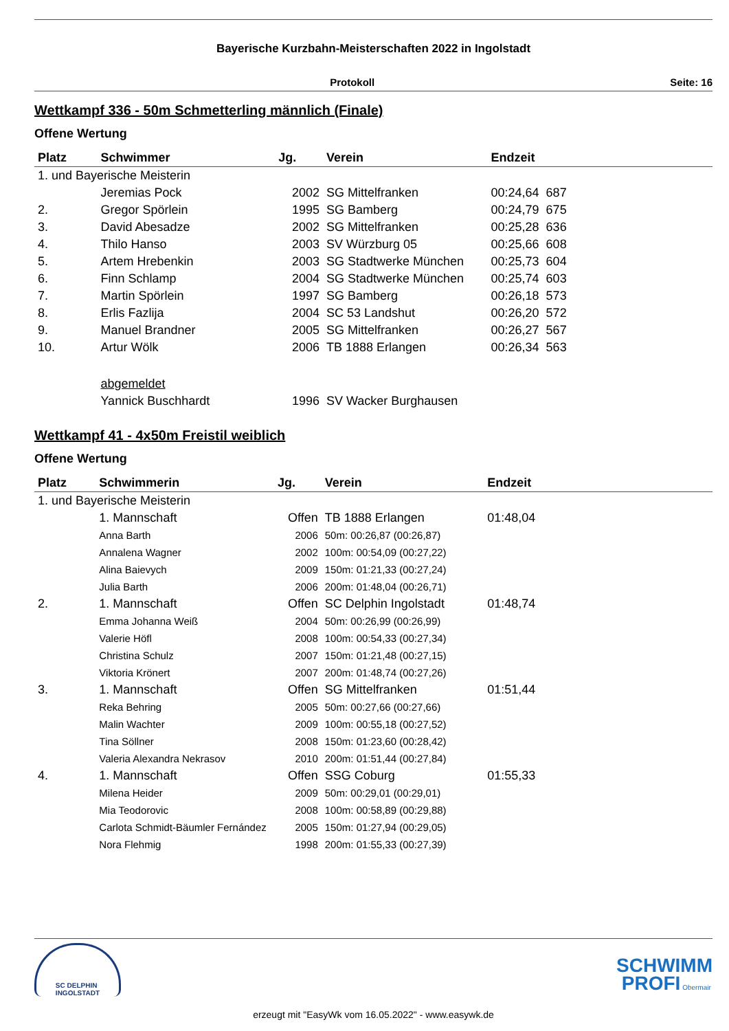Bayerische Kurzbahn-Meisterschaften 2022 in Ingolstadt
Protokoll Seite: 16
Wettkampf 336 - 50m Schmetterling männlich (Finale)
Offene Wertung
| Platz | Schwimmer | Jg. | Verein | Endzeit | | |
| --- | --- | --- | --- | --- | --- | --- |
| 1. und Bayerische Meisterin | | | | | | |
| | Jeremias Pock | 2002 | SG Mittelfranken | 00:24,64 | 687 | |
| 2. | Gregor Spörlein | 1995 | SG Bamberg | 00:24,79 | 675 | |
| 3. | David Abesadze | 2002 | SG Mittelfranken | 00:25,28 | 636 | |
| 4. | Thilo Hanso | 2003 | SV Würzburg 05 | 00:25,66 | 608 | |
| 5. | Artem Hrebenkin | 2003 | SG Stadtwerke München | 00:25,73 | 604 | |
| 6. | Finn Schlamp | 2004 | SG Stadtwerke München | 00:25,74 | 603 | |
| 7. | Martin Spörlein | 1997 | SG Bamberg | 00:26,18 | 573 | |
| 8. | Erlis Fazlija | 2004 | SC 53 Landshut | 00:26,20 | 572 | |
| 9. | Manuel Brandner | 2005 | SG Mittelfranken | 00:26,27 | 567 | |
| 10. | Artur Wölk | 2006 | TB 1888 Erlangen | 00:26,34 | 563 | |
| | abgemeldet | | | | | |
| | Yannick Buschhardt | 1996 | SV Wacker Burghausen | | | |
Wettkampf 41 - 4x50m Freistil weiblich
Offene Wertung
| Platz | Schwimmerin | Jg. | Verein | Endzeit | |
| --- | --- | --- | --- | --- | --- |
| 1. und Bayerische Meisterin | | | | | |
| | 1. Mannschaft | Offen | TB 1888 Erlangen | 01:48,04 | |
| | Anna Barth | 2006 | 50m: 00:26,87 (00:26,87) | | |
| | Annalena Wagner | 2002 | 100m: 00:54,09 (00:27,22) | | |
| | Alina Baievych | 2009 | 150m: 01:21,33 (00:27,24) | | |
| | Julia Barth | 2006 | 200m: 01:48,04 (00:26,71) | | |
| 2. | 1. Mannschaft | Offen | SC Delphin Ingolstadt | 01:48,74 | |
| | Emma Johanna Weiß | 2004 | 50m: 00:26,99 (00:26,99) | | |
| | Valerie Höfl | 2008 | 100m: 00:54,33 (00:27,34) | | |
| | Christina Schulz | 2007 | 150m: 01:21,48 (00:27,15) | | |
| | Viktoria Krönert | 2007 | 200m: 01:48,74 (00:27,26) | | |
| 3. | 1. Mannschaft | Offen | SG Mittelfranken | 01:51,44 | |
| | Reka Behring | 2005 | 50m: 00:27,66 (00:27,66) | | |
| | Malin Wachter | 2009 | 100m: 00:55,18 (00:27,52) | | |
| | Tina Söllner | 2008 | 150m: 01:23,60 (00:28,42) | | |
| | Valeria Alexandra Nekrasov | 2010 | 200m: 01:51,44 (00:27,84) | | |
| 4. | 1. Mannschaft | Offen | SSG Coburg | 01:55,33 | |
| | Milena Heider | 2009 | 50m: 00:29,01 (00:29,01) | | |
| | Mia Teodorovic | 2008 | 100m: 00:58,89 (00:29,88) | | |
| | Carlota Schmidt-Bäumler Fernández | 2005 | 150m: 01:27,94 (00:29,05) | | |
| | Nora Flehmig | 1998 | 200m: 01:55,33 (00:27,39) | | |
SC DELPHIN
INGOLSTADT
SCHWIMM
PROFI Obermair
erzeugt mit "EasyWk vom 16.05.2022" - www.easywk.de